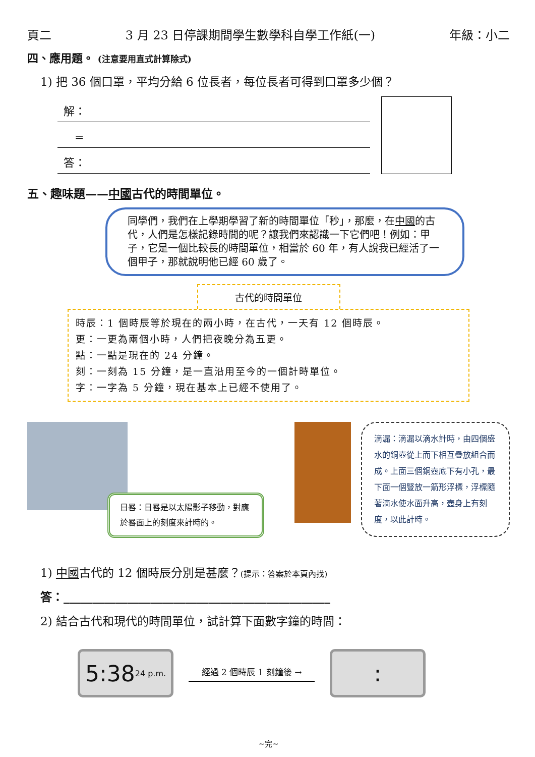頁二 3 月 23 日停課期間學生數學科自學工作紙(一) 年級：小二
四、應用題。 (注意要用直式計算除式)
1) 把 36 個口罩，平均分給 6 位長者，每位長者可得到口罩多少個？
解：
　=
答：
五、趣味題——中國古代的時間單位。
同學們，我們在上學期學習了新的時間單位「秒」，那麼，在中國的古代，人們是怎樣記錄時間的呢？讓我們來認識一下它們吧！例如：甲子，它是一個比較長的時間單位，相當於 60 年，有人說我已經活了一個甲子，那就說明他已經 60 歲了。
古代的時間單位
時辰：1 個時辰等於現在的兩小時，在古代，一天有 12 個時辰。
更：一更為兩個小時，人們把夜晚分為五更。
點：一點是現在的 24 分鐘。
刻：一刻為 15 分鐘，是一直沿用至今的一個計時單位。
字：一字為 5 分鐘，現在基本上已經不使用了。
日晷：日晷是以太陽影子移動，對應於晷面上的刻度來計時的。
滴漏：滴漏以滴水計時，由四個盛水的銅壺從上而下相互疊放組合而成。上面三個銅壺底下有小孔，最下面一個豎放一箭形浮標，浮標隨著滴水使水面升高，壺身上有刻度，以此計時。
1) 中國古代的 12 個時辰分別是甚麼？(提示：答案於本頁內找)
答：______________________________________________
2) 結合古代和現代的時間單位，試計算下面數字鐘的時間：
5:38 24 p.m.
經過 2 個時辰 1 刻鐘後 →
:
~完~